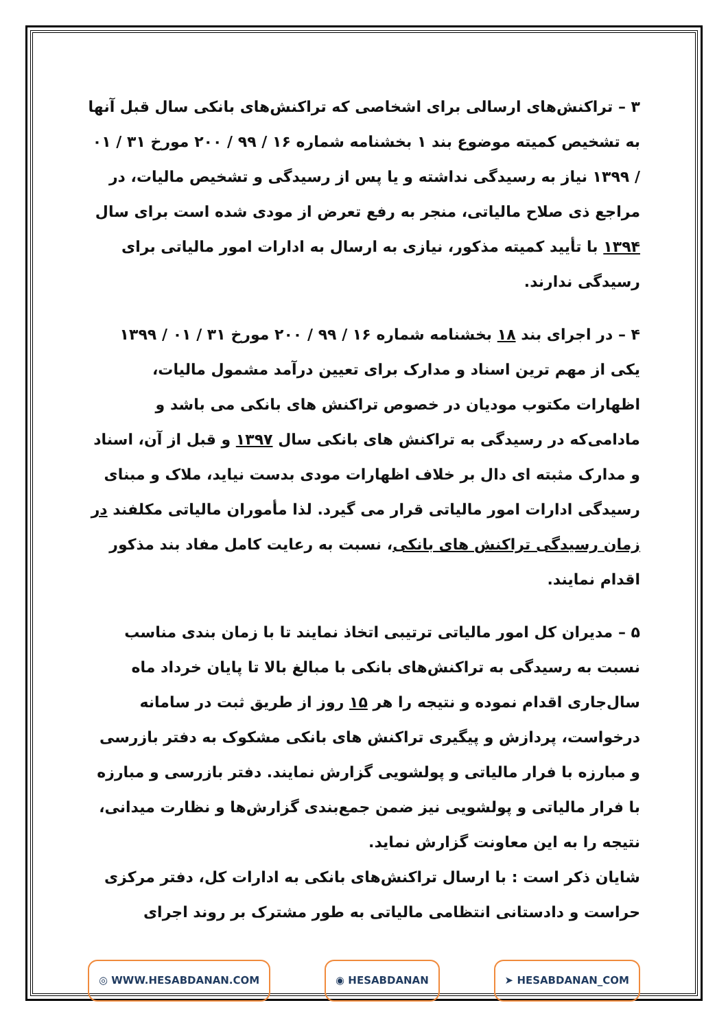۳ – تراکنش‌های ارسالی برای اشخاصی که تراکنش‌های بانکی سال قبل آنها به تشخیص کمیته موضوع بند ۱ بخشنامه شماره ۱۶ / ۹۹ / ۲۰۰ مورخ ۳۱ / ۰۱ / ۱۳۹۹ نیاز به رسیدگی نداشته و یا پس از رسیدگی و تشخیص مالیات، در مراجع ذی صلاح مالیاتی، منجر به رفع تعرض از مودی شده است برای سال ۱۳۹۴ با تأیید کمیته مذکور، نیازی به ارسال به ادارات امور مالیاتی برای رسیدگی ندارند.
۴ – در اجرای بند ۱۸ بخشنامه شماره ۱۶ / ۹۹ / ۲۰۰ مورخ ۳۱ / ۰۱ / ۱۳۹۹ یکی از مهم ترین اسناد و مدارک برای تعیین درآمد مشمول مالیات، اظهارات مکتوب مودیان در خصوص تراکنش های بانکی می باشد و مادامی‌که در رسیدگی به تراکنش های بانکی سال ۱۳۹۷ و قبل از آن، اسناد و مدارک مثبته ای دال بر خلاف اظهارات مودی بدست نیاید، ملاک و مبنای رسیدگی ادارات امور مالیاتی قرار می گیرد. لذا مأموران مالیاتی مکلفند در زمان رسیدگی تراکنش های بانکی، نسبت به رعایت کامل مفاد بند مذکور اقدام نمایند.
۵ – مدیران کل امور مالیاتی ترتیبی اتخاذ نمایند تا با زمان بندی مناسب نسبت به رسیدگی به تراکنش‌های بانکی با مبالغ بالا تا پایان خرداد ماه سال‌جاری اقدام نموده و نتیجه را هر ۱۵ روز از طریق ثبت در سامانه درخواست، پردازش و پیگیری تراکنش های بانکی مشکوک به دفتر بازرسی و مبارزه با فرار مالیاتی و پولشویی گزارش نمایند. دفتر بازرسی و مبارزه با فرار مالیاتی و پولشویی نیز ضمن جمع‌بندی گزارش‌ها و نظارت میدانی، نتیجه را به این معاونت گزارش نماید.
شایان ذکر است : با ارسال تراکنش‌های بانکی به ادارات کل، دفتر مرکزی حراست و دادستانی انتظامی مالیاتی به طور مشترک بر روند اجرای
◎ WWW.HESABDANAN.COM ◉ HESABDANAN ➤ HESABDANAN_COM